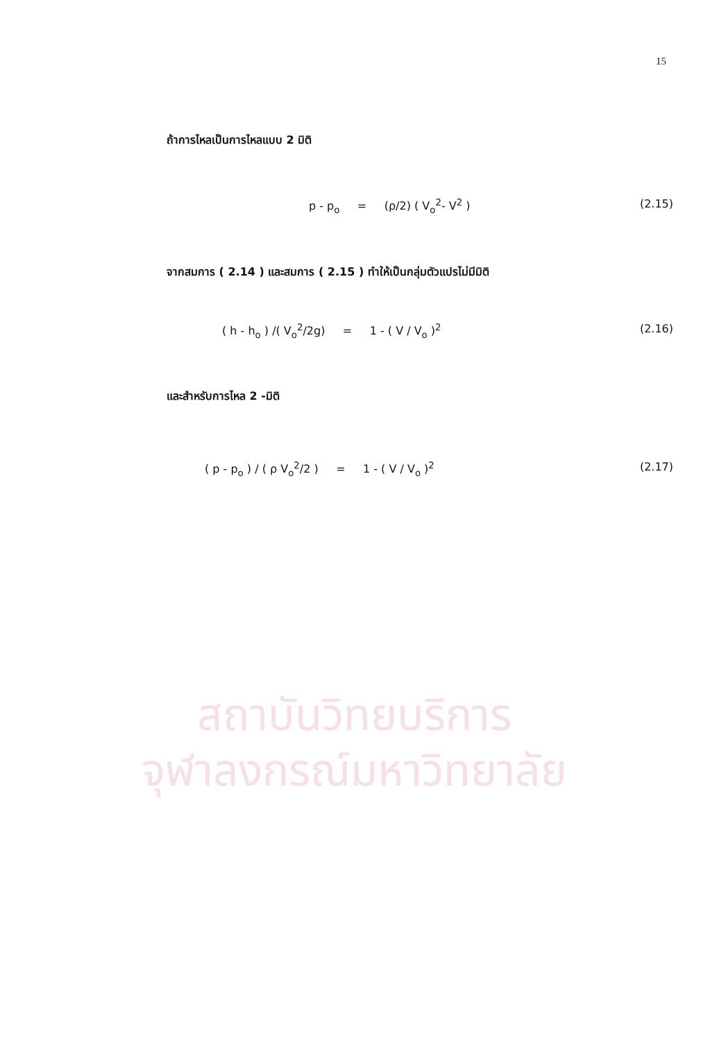15
สถาบันวิทยบริการ
จุฬาลงกรณ์มหาวิทยาลัย
ถ้าการไหลเป็นการไหลแบบ 2 มิติ
p - p<sub>o</sub> = (ρ/2) ( V<sub>o</sub><sup>2</sup>- V<sup>2</sup> )
(2.15)
จากสมการ ( 2.14 ) และสมการ ( 2.15 ) ทำให้เป็นกลุ่มตัวแปรไม่มีมิติ
( h - h<sub>o</sub> ) /( V<sub>o</sub><sup>2</sup>/2g) = 1 - ( V / V<sub>o</sub> )<sup>2</sup>
(2.16)
และสำหรับการไหล 2 -มิติ
( p - p<sub>o</sub> ) / ( ρ V<sub>o</sub><sup>2</sup>/2 ) = 1 - ( V / V<sub>o</sub> )<sup>2</sup>
(2.17)